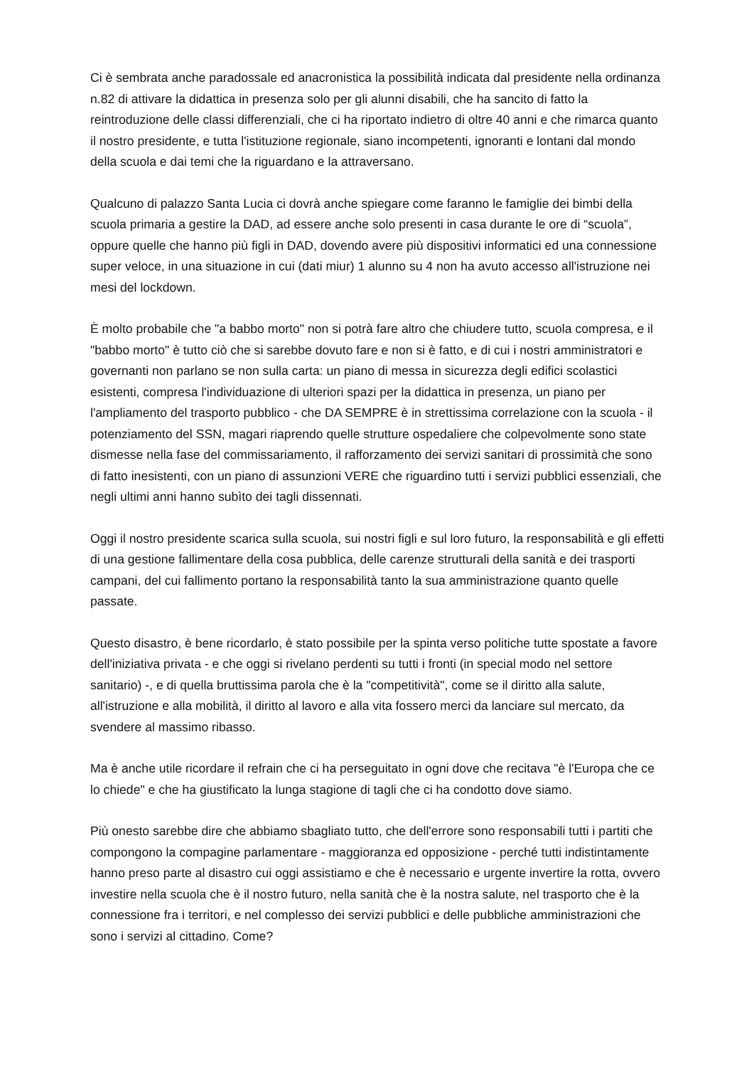Ci è sembrata anche paradossale ed anacronistica la possibilità indicata dal presidente nella ordinanza n.82 di attivare la didattica in presenza solo per gli alunni disabili, che ha sancito di fatto la reintroduzione delle classi differenziali, che ci ha riportato indietro di oltre 40 anni e che rimarca quanto il nostro presidente, e tutta l'istituzione regionale, siano incompetenti, ignoranti e lontani dal mondo della scuola e dai temi che la riguardano e la attraversano.
Qualcuno di palazzo Santa Lucia ci dovrà anche spiegare come faranno le famiglie dei bimbi della scuola primaria a gestire la DAD, ad essere anche solo presenti in casa durante le ore di “scuola”, oppure quelle che hanno più figli in DAD, dovendo avere più dispositivi informatici ed una connessione super veloce, in una situazione in cui (dati miur) 1 alunno su 4 non ha avuto accesso all'istruzione nei mesi del lockdown.
È molto probabile che "a babbo morto" non si potrà fare altro che chiudere tutto, scuola compresa, e il "babbo morto" è tutto ciò che si sarebbe dovuto fare e non si è fatto, e di cui i nostri amministratori e governanti non parlano se non sulla carta: un piano di messa in sicurezza degli edifici scolastici esistenti, compresa l'individuazione di ulteriori spazi per la didattica in presenza, un piano per l'ampliamento del trasporto pubblico - che DA SEMPRE è in strettissima correlazione con la scuola - il potenziamento del SSN, magari riaprendo quelle strutture ospedaliere che colpevolmente sono state dismesse nella fase del commissariamento, il rafforzamento dei servizi sanitari di prossimità che sono di fatto inesistenti, con un piano di assunzioni VERE che riguardino tutti i servizi pubblici essenziali, che negli ultimi anni hanno subìto dei tagli dissennati.
Oggi il nostro presidente scarica sulla scuola, sui nostri figli e sul loro futuro, la responsabilità e gli effetti di una gestione fallimentare della cosa pubblica, delle carenze strutturali della sanità e dei trasporti campani, del cui fallimento portano la responsabilità tanto la sua amministrazione quanto quelle passate.
Questo disastro, è bene ricordarlo, è stato possibile per la spinta verso politiche tutte spostate a favore dell'iniziativa privata - e che oggi si rivelano perdenti su tutti i fronti (in special modo nel settore sanitario) -, e di quella bruttissima parola che è la "competitività", come se il diritto alla salute, all'istruzione e alla mobilità, il diritto al lavoro e alla vita fossero merci da lanciare sul mercato, da svendere al massimo ribasso.
Ma è anche utile ricordare il refrain che ci ha perseguitato in ogni dove che recitava "è l'Europa che ce lo chiede" e che ha giustificato la lunga stagione di tagli che ci ha condotto dove siamo.
Più onesto sarebbe dire che abbiamo sbagliato tutto, che dell'errore sono responsabili tutti i partiti che compongono la compagine parlamentare - maggioranza ed opposizione - perché tutti indistintamente hanno preso parte al disastro cui oggi assistiamo e che è necessario e urgente invertire la rotta, ovvero investire nella scuola che è il nostro futuro, nella sanità che è la nostra salute, nel trasporto che è la connessione fra i territori, e nel complesso dei servizi pubblici e delle pubbliche amministrazioni che sono i servizi al cittadino. Come?